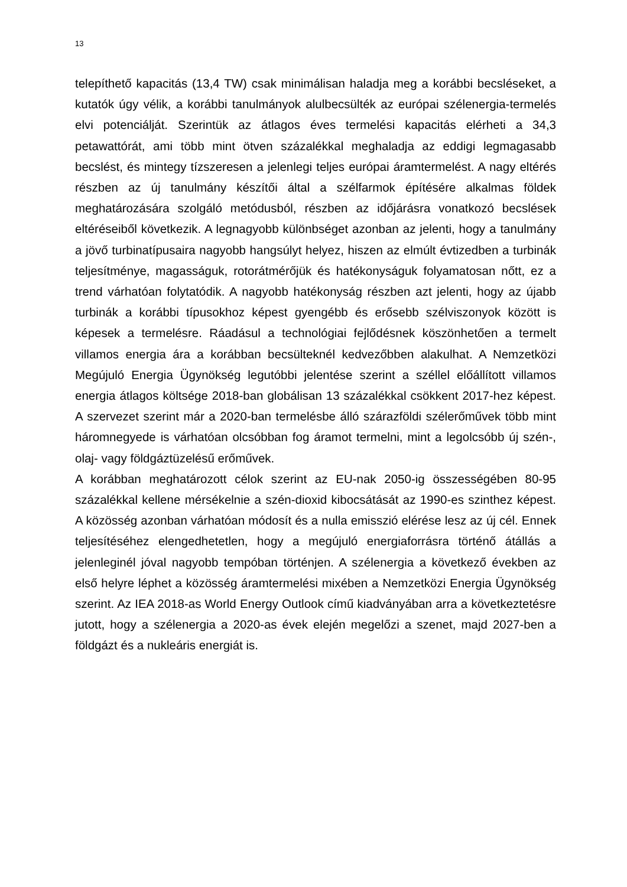13
telepíthető kapacitás (13,4 TW) csak minimálisan haladja meg a korábbi becsléseket, a kutatók úgy vélik, a korábbi tanulmányok alulbecsülték az európai szélenergia-termelés elvi potenciálját. Szerintük az átlagos éves termelési kapacitás elérheti a 34,3 petawattórát, ami több mint ötven százalékkal meghaladja az eddigi legmagasabb becslést, és mintegy tízszeresen a jelenlegi teljes európai áramtermelést. A nagy eltérés részben az új tanulmány készítői által a szélfarmok építésére alkalmas földek meghatározására szolgáló metódusból, részben az időjárásra vonatkozó becslések eltéréseiből következik. A legnagyobb különbséget azonban az jelenti, hogy a tanulmány a jövő turbinatípusaira nagyobb hangsúlyt helyez, hiszen az elmúlt évtizedben a turbinák teljesítménye, magasságuk, rotorátmérőjük és hatékonyságuk folyamatosan nőtt, ez a trend várhatóan folytatódik. A nagyobb hatékonyság részben azt jelenti, hogy az újabb turbinák a korábbi típusokhoz képest gyengébb és erősebb szélviszonyok között is képesek a termelésre. Ráadásul a technológiai fejlődésnek köszönhetően a termelt villamos energia ára a korábban becsülteknél kedvezőbben alakulhat. A Nemzetközi Megújuló Energia Ügynökség legutóbbi jelentése szerint a széllel előállított villamos energia átlagos költsége 2018-ban globálisan 13 százalékkal csökkent 2017-hez képest. A szervezet szerint már a 2020-ban termelésbe álló szárazföldi szélerőművek több mint háromnegyede is várhatóan olcsóbban fog áramot termelni, mint a legolcsóbb új szén-, olaj- vagy földgáztüzelésű erőművek.
A korábban meghatározott célok szerint az EU-nak 2050-ig összességében 80-95 százalékkal kellene mérsékelnie a szén-dioxid kibocsátását az 1990-es szinthez képest. A közösség azonban várhatóan módosít és a nulla emisszió elérése lesz az új cél. Ennek teljesítéséhez elengedhetetlen, hogy a megújuló energiaforrásra történő átállás a jelenleginél jóval nagyobb tempóban történjen. A szélenergia a következő években az első helyre léphet a közösség áramtermelési mixében a Nemzetközi Energia Ügynökség szerint. Az IEA 2018-as World Energy Outlook című kiadványában arra a következtetésre jutott, hogy a szélenergia a 2020-as évek elején megelőzi a szenet, majd 2027-ben a földgázt és a nukleáris energiát is.